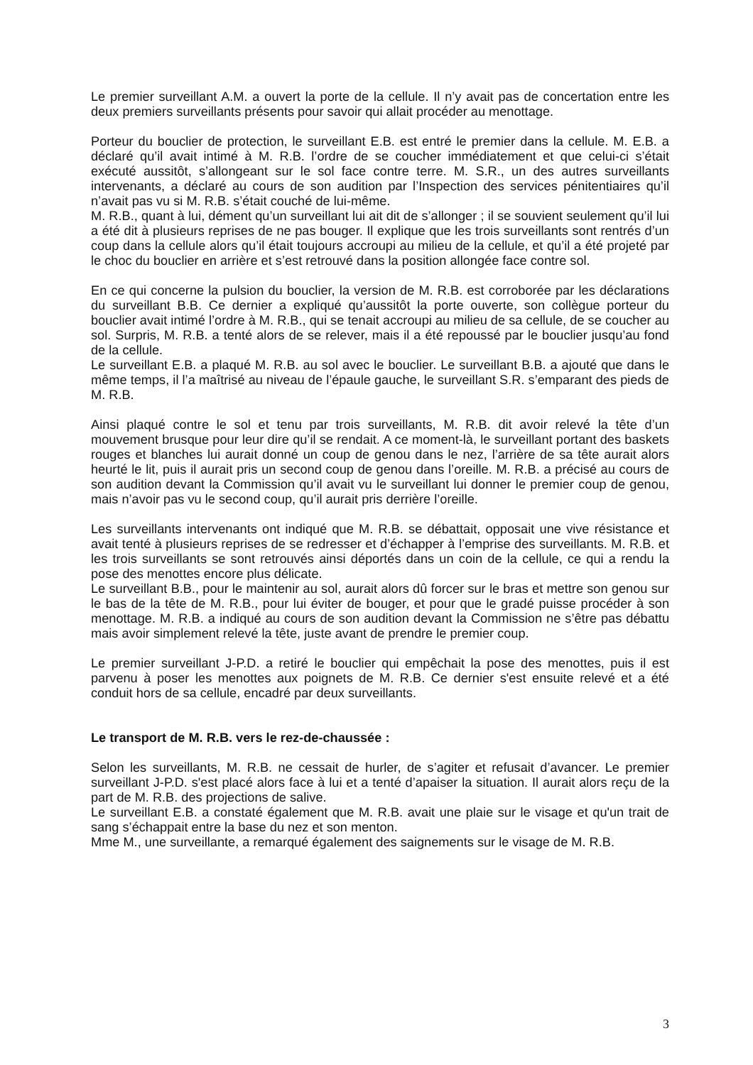Le premier surveillant A.M. a ouvert la porte de la cellule. Il n’y avait pas de concertation entre les deux premiers surveillants présents pour savoir qui allait procéder au menottage.
Porteur du bouclier de protection, le surveillant E.B. est entré le premier dans la cellule. M. E.B. a déclaré qu’il avait intimé à M. R.B. l’ordre de se coucher immédiatement et que celui-ci s’était exécuté aussitôt, s’allongeant sur le sol face contre terre. M. S.R., un des autres surveillants intervenants, a déclaré au cours de son audition par l’Inspection des services pénitentiaires qu’il n’avait pas vu si M. R.B. s’était couché de lui-même.
M. R.B., quant à lui, dément qu’un surveillant lui ait dit de s’allonger ; il se souvient seulement qu’il lui a été dit à plusieurs reprises de ne pas bouger. Il explique que les trois surveillants sont rentrés d’un coup dans la cellule alors qu’il était toujours accroupi au milieu de la cellule, et qu’il a été projeté par le choc du bouclier en arrière et s’est retrouvé dans la position allongée face contre sol.
En ce qui concerne la pulsion du bouclier, la version de M. R.B. est corroborée par les déclarations du surveillant B.B. Ce dernier a expliqué qu’aussitôt la porte ouverte, son collègue porteur du bouclier avait intimé l’ordre à M. R.B., qui se tenait accroupi au milieu de sa cellule, de se coucher au sol. Surpris, M. R.B. a tenté alors de se relever, mais il a été repoussé par le bouclier jusqu’au fond de la cellule.
Le surveillant E.B. a plaqué M. R.B. au sol avec le bouclier. Le surveillant B.B. a ajouté que dans le même temps, il l’a maîtrisé au niveau de l’épaule gauche, le surveillant S.R. s’emparant des pieds de M. R.B.
Ainsi plaqué contre le sol et tenu par trois surveillants, M. R.B. dit avoir relevé la tête d’un mouvement brusque pour leur dire qu’il se rendait. A ce moment-là, le surveillant portant des baskets rouges et blanches lui aurait donné un coup de genou dans le nez, l’arrière de sa tête aurait alors heurté le lit, puis il aurait pris un second coup de genou dans l’oreille. M. R.B. a précisé au cours de son audition devant la Commission qu’il avait vu le surveillant lui donner le premier coup de genou, mais n’avoir pas vu le second coup, qu’il aurait pris derrière l’oreille.
Les surveillants intervenants ont indiqué que M. R.B. se débattait, opposait une vive résistance et avait tenté à plusieurs reprises de se redresser et d’échapper à l’emprise des surveillants. M. R.B. et les trois surveillants se sont retrouvés ainsi déportés dans un coin de la cellule, ce qui a rendu la pose des menottes encore plus délicate.
Le surveillant B.B., pour le maintenir au sol, aurait alors dû forcer sur le bras et mettre son genou sur le bas de la tête de M. R.B., pour lui éviter de bouger, et pour que le gradé puisse procéder à son menottage. M. R.B. a indiqué au cours de son audition devant la Commission ne s’être pas débattu mais avoir simplement relevé la tête, juste avant de prendre le premier coup.
Le premier surveillant J-P.D. a retiré le bouclier qui empêchait la pose des menottes, puis il est parvenu à poser les menottes aux poignets de M. R.B. Ce dernier s'est ensuite relevé et a été conduit hors de sa cellule, encadré par deux surveillants.
Le transport de M. R.B. vers le rez-de-chaussée :
Selon les surveillants, M. R.B. ne cessait de hurler, de s’agiter et refusait d’avancer. Le premier surveillant J-P.D. s'est placé alors face à lui et a tenté d’apaiser la situation. Il aurait alors reçu de la part de M. R.B. des projections de salive.
Le surveillant E.B. a constaté également que M. R.B. avait une plaie sur le visage et qu'un trait de sang s’échappait entre la base du nez et son menton.
Mme M., une surveillante, a remarqué également des saignements sur le visage de M. R.B.
3